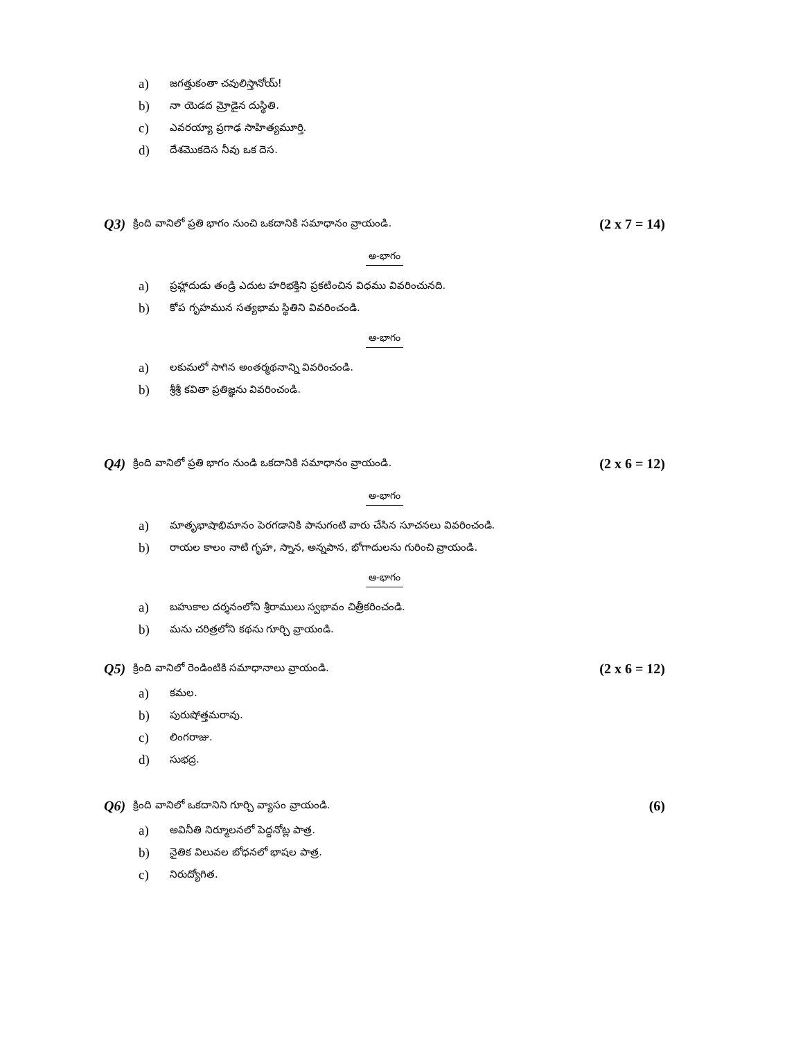a) జగత్తుకంతా చవులిస్తానోయ్!
b) నా యెడద మ్రోడైన దుస్థితి.
c) ఎవరయ్యా ప్రగాఢ సాహిత్యమూర్తి.
d) దేశమొకదెస నీవు ఒక దెస.
Q3) క్రింది వానిలో ప్రతి భాగం నుంచి ఒకదానికి సమాధానం వ్రాయండి. (2 x 7 = 14)
అ-భాగం
a) ప్రహ్లాదుడు తండ్రి ఎదుట హరిభక్తిని ప్రకటించిన విధము వివరించునది.
b) కోప గృహమున సత్యభామ స్థితిని వివరించండి.
ఆ-భాగం
a) లకుమలో సాగిన అంతర్మథనాన్ని వివరించండి.
b) శ్రీశ్రీ కవితా ప్రతిజ్ఞను వివరించండి.
Q4) క్రింది వానిలో ప్రతి భాగం నుండి ఒకదానికి సమాధానం వ్రాయండి. (2 x 6 = 12)
అ-భాగం
a) మాతృభాషాభిమానం పెరగడానికి పానుగంటి వారు చేసిన సూచనలు వివరించండి.
b) రాయల కాలం నాటి గృహ, స్నాన, అన్నపాన, భోగాదులను గురించి వ్రాయండి.
ఆ-భాగం
a) బహుకాల దర్శనంలోని శ్రీరాములు స్వభావం చిత్రీకరించండి.
b) మను చరిత్రలోని కథను గూర్చి వ్రాయండి.
Q5) క్రింది వానిలో రెండింటికి సమాధానాలు వ్రాయండి. (2 x 6 = 12)
a) కమల.
b) పురుషోత్తమరావు.
c) లింగరాజు.
d) సుభద్ర.
Q6) క్రింది వానిలో ఒకదానిని గూర్చి వ్యాసం వ్రాయండి. (6)
a) అవినీతి నిర్మూలనలో పెద్దనోట్ల పాత్ర.
b) నైతిక విలువల బోధనలో భాషల పాత్ర.
c) నిరుద్యోగిత.